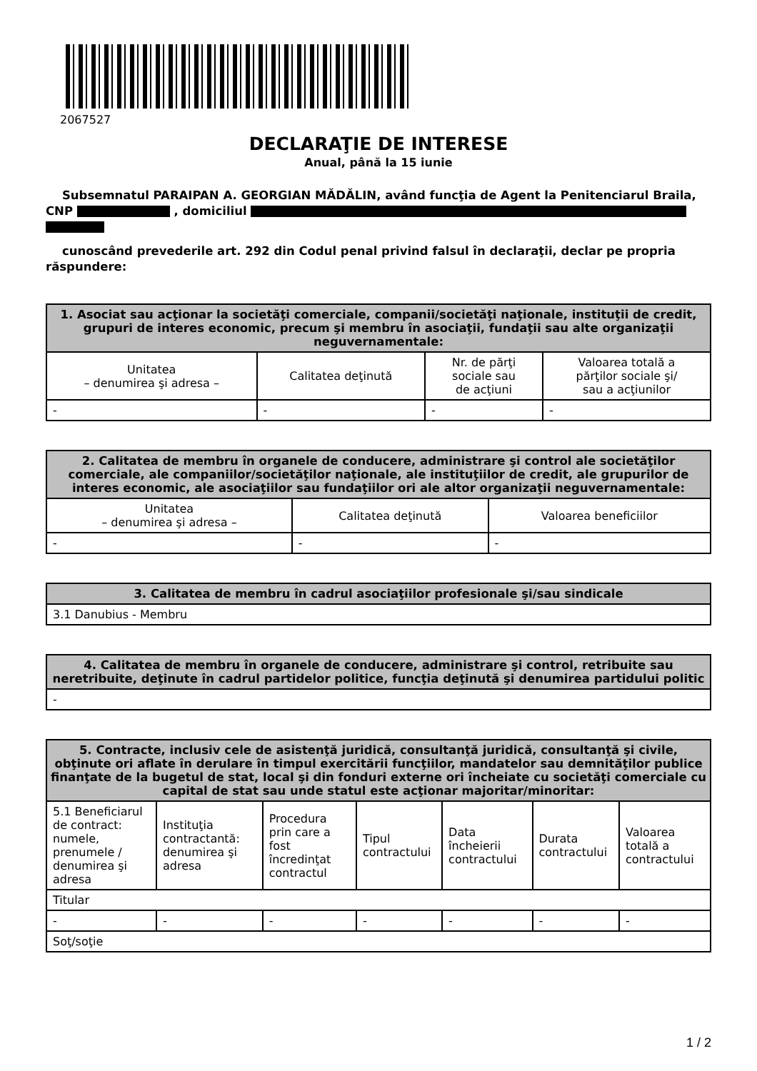2067527
DECLARAŢIE DE INTERESE
Anual, până la 15 iunie
Subsemnatul PARAIPAN A. GEORGIAN MĂDĂLIN, având funcţia de Agent la Penitenciarul Braila, CNP , domiciliul
cunoscând prevederile art. 292 din Codul penal privind falsul în declaraţii, declar pe propria răspundere:
| 1. Asociat sau acţionar la societăţi comerciale, companii/societăţi naţionale, instituţii de credit, grupuri de interes economic, precum şi membru în asociaţii, fundaţii sau alte organizaţii neguvernamentale: | | | |
| --- | --- | --- | --- |
| Unitatea – denumirea şi adresa – | Calitatea deţinută | Nr. de părţi sociale sau de acţiuni | Valoarea totală a părţilor sociale şi/ sau a acţiunilor |
| - | - | - | - |
| 2. Calitatea de membru în organele de conducere, administrare şi control ale societăţilor comerciale, ale companiilor/societăţilor naţionale, ale instituţiilor de credit, ale grupurilor de interes economic, ale asociaţiilor sau fundaţiilor ori ale altor organizaţii neguvernamentale: | | |
| --- | --- | --- |
| Unitatea – denumirea şi adresa – | Calitatea deţinută | Valoarea beneficiilor |
| - | - | - |
| 3. Calitatea de membru în cadrul asociaţiilor profesionale şi/sau sindicale |
| --- |
| 3.1 Danubius - Membru |
| 4. Calitatea de membru în organele de conducere, administrare şi control, retribuite sau neretribuite, deţinute în cadrul partidelor politice, funcţia deţinută şi denumirea partidului politic |
| --- |
| - |
| 5. Contracte, inclusiv cele de asistenţă juridică, consultanţă juridică, consultanţă şi civile, obţinute ori aflate în derulare în timpul exercitării funcţiilor, mandatelor sau demnităţilor publice finanţate de la bugetul de stat, local şi din fonduri externe ori încheiate cu societăţi comerciale cu capital de stat sau unde statul este acţionar majoritar/minoritar: | | | | | | |
| --- | --- | --- | --- | --- | --- | --- |
| 5.1 Beneficiarul de contract: numele, prenumele / denumirea şi adresa | Instituţia contractantă: denumirea şi adresa | Procedura prin care a fost încredinţat contractul | Tipul contractului | Data încheierii contractului | Durata contractului | Valoarea totală a contractului |
| Titular | | | | | | |
| - | - | - | - | - | - | - |
| Soţ/soţie | | | | | | |
1 / 2